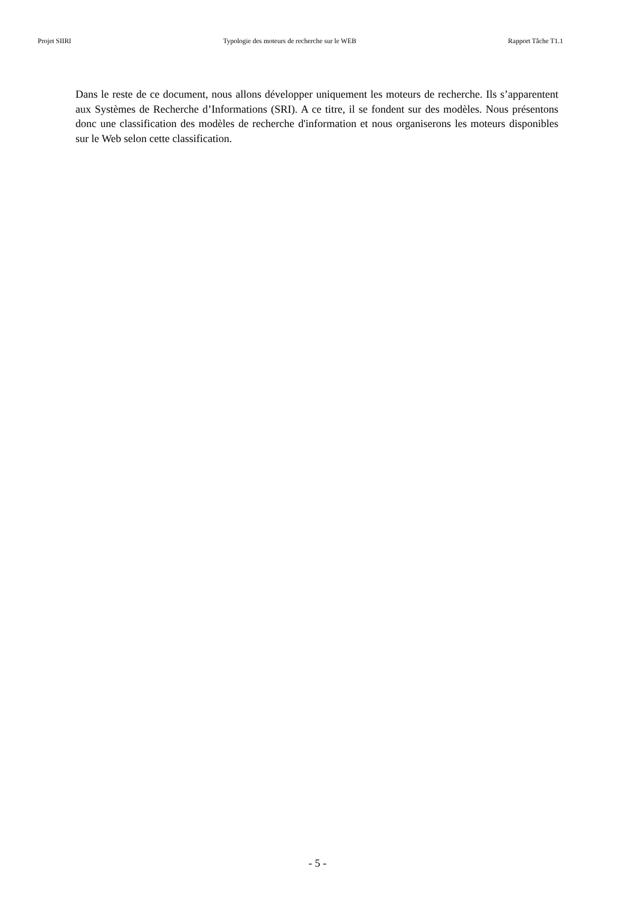Projet SIIRI Typologie des moteurs de recherche sur le WEB Rapport Tâche T1.1
Dans le reste de ce document, nous allons développer uniquement les moteurs de recherche. Ils s’apparentent aux Systèmes de Recherche d’Informations (SRI). A ce titre, il se fondent sur des modèles. Nous présentons donc une classification des modèles de recherche d'information et nous organiserons les moteurs disponibles sur le Web selon cette classification.
- 5 -